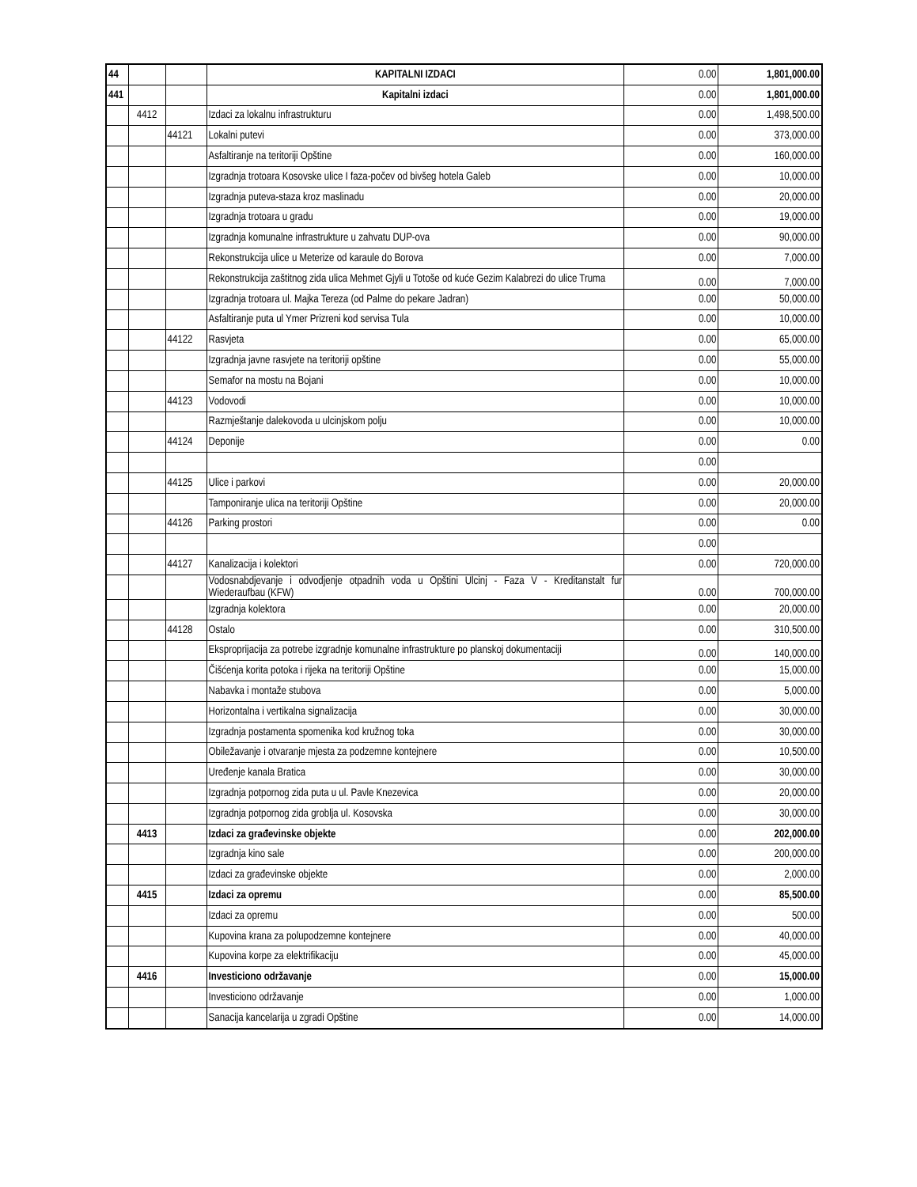| 44 | | | KAPITALNI IZDACI | 0.00 | 1,801,000.00 |
| 441 | | | Kapitalni izdaci | 0.00 | 1,801,000.00 |
| | 4412 | | Izdaci za lokalnu infrastrukturu | 0.00 | 1,498,500.00 |
| | | 44121 | Lokalni putevi | 0.00 | 373,000.00 |
| | | | Asfaltiranje na teritoriji Opštine | 0.00 | 160,000.00 |
| | | | Izgradnja trotoara Kosovske ulice I faza-počev od bivšeg hotela Galeb | 0.00 | 10,000.00 |
| | | | Izgradnja puteva-staza kroz maslinadu | 0.00 | 20,000.00 |
| | | | Izgradnja trotoara u gradu | 0.00 | 19,000.00 |
| | | | Izgradnja komunalne infrastrukture u zahvatu DUP-ova | 0.00 | 90,000.00 |
| | | | Rekonstrukcija ulice u Meterize od karaule do Borova | 0.00 | 7,000.00 |
| | | | Rekonstrukcija zaštitnog zida ulica Mehmet Gjyli u Totoše od kuće Gezim Kalabrezi do ulice Truma | 0.00 | 7,000.00 |
| | | | Izgradnja trotoara ul. Majka Tereza (od Palme do pekare Jadran) | 0.00 | 50,000.00 |
| | | | Asfaltiranje puta ul Ymer Prizreni kod servisa Tula | 0.00 | 10,000.00 |
| | | 44122 | Rasvjeta | 0.00 | 65,000.00 |
| | | | Izgradnja javne rasvjete na teritoriji opštine | 0.00 | 55,000.00 |
| | | | Semafor na mostu na Bojani | 0.00 | 10,000.00 |
| | | 44123 | Vodovodi | 0.00 | 10,000.00 |
| | | | Razmještanje dalekovoda u ulcinjskom polju | 0.00 | 10,000.00 |
| | | 44124 | Deponije | 0.00 | 0.00 |
| | | | | 0.00 | |
| | | 44125 | Ulice i parkovi | 0.00 | 20,000.00 |
| | | | Tamponiranje ulica na teritoriji Opštine | 0.00 | 20,000.00 |
| | | 44126 | Parking prostori | 0.00 | 0.00 |
| | | | | 0.00 | |
| | | 44127 | Kanalizacija i kolektori | 0.00 | 720,000.00 |
| | | | Vodosnabdjevanje i odvodjenje otpadnih voda u Opštini Ulcinj - Faza V - Kreditanstalt fur Wiederaufbau (KFW) | 0.00 | 700,000.00 |
| | | | Izgradnja kolektora | 0.00 | 20,000.00 |
| | | 44128 | Ostalo | 0.00 | 310,500.00 |
| | | | Eksproprijacija za potrebe izgradnje komunalne infrastrukture po planskoj dokumentaciji | 0.00 | 140,000.00 |
| | | | Čišćenja korita potoka i rijeka na teritoriji Opštine | 0.00 | 15,000.00 |
| | | | Nabavka i montaže stubova | 0.00 | 5,000.00 |
| | | | Horizontalna i vertikalna signalizacija | 0.00 | 30,000.00 |
| | | | Izgradnja postamenta spomenika kod kružnog toka | 0.00 | 30,000.00 |
| | | | Obiležavanje i otvaranje mjesta za podzemne kontejnere | 0.00 | 10,500.00 |
| | | | Uređenje kanala Bratica | 0.00 | 30,000.00 |
| | | | Izgradnja potpornog zida puta u ul. Pavle Knezevica | 0.00 | 20,000.00 |
| | | | Izgradnja potpornog zida groblja ul. Kosovska | 0.00 | 30,000.00 |
| | 4413 | | Izdaci za građevinske objekte | 0.00 | 202,000.00 |
| | | | Izgradnja kino sale | 0.00 | 200,000.00 |
| | | | Izdaci za građevinske objekte | 0.00 | 2,000.00 |
| | 4415 | | Izdaci za opremu | 0.00 | 85,500.00 |
| | | | Izdaci za opremu | 0.00 | 500.00 |
| | | | Kupovina krana za polupodzemne kontejnere | 0.00 | 40,000.00 |
| | | | Kupovina korpe za elektrifikaciju | 0.00 | 45,000.00 |
| | 4416 | | Investiciono održavanje | 0.00 | 15,000.00 |
| | | | Investiciono održavanje | 0.00 | 1,000.00 |
| | | | Sanacija kancelarija u zgradi Opštine | 0.00 | 14,000.00 |